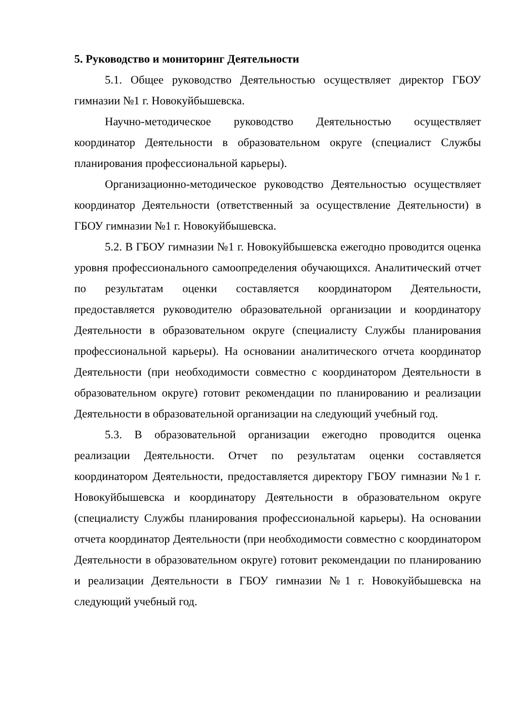5. Руководство и мониторинг Деятельности
5.1. Общее руководство Деятельностью осуществляет директор ГБОУ гимназии №1 г. Новокуйбышевска.
Научно-методическое руководство Деятельностью осуществляет координатор Деятельности в образовательном округе (специалист Службы планирования профессиональной карьеры).
Организационно-методическое руководство Деятельностью осуществляет координатор Деятельности (ответственный за осуществление Деятельности) в ГБОУ гимназии №1 г. Новокуйбышевска.
5.2. В ГБОУ гимназии №1 г. Новокуйбышевска ежегодно проводится оценка уровня профессионального самоопределения обучающихся. Аналитический отчет по результатам оценки составляется координатором Деятельности, предоставляется руководителю образовательной организации и координатору Деятельности в образовательном округе (специалисту Службы планирования профессиональной карьеры). На основании аналитического отчета координатор Деятельности (при необходимости совместно с координатором Деятельности в образовательном округе) готовит рекомендации по планированию и реализации Деятельности в образовательной организации на следующий учебный год.
5.3. В образовательной организации ежегодно проводится оценка реализации Деятельности. Отчет по результатам оценки составляется координатором Деятельности, предоставляется директору ГБОУ гимназии №1 г. Новокуйбышевска и координатору Деятельности в образовательном округе (специалисту Службы планирования профессиональной карьеры). На основании отчета координатор Деятельности (при необходимости совместно с координатором Деятельности в образовательном округе) готовит рекомендации по планированию и реализации Деятельности в ГБОУ гимназии №1 г. Новокуйбышевска на следующий учебный год.